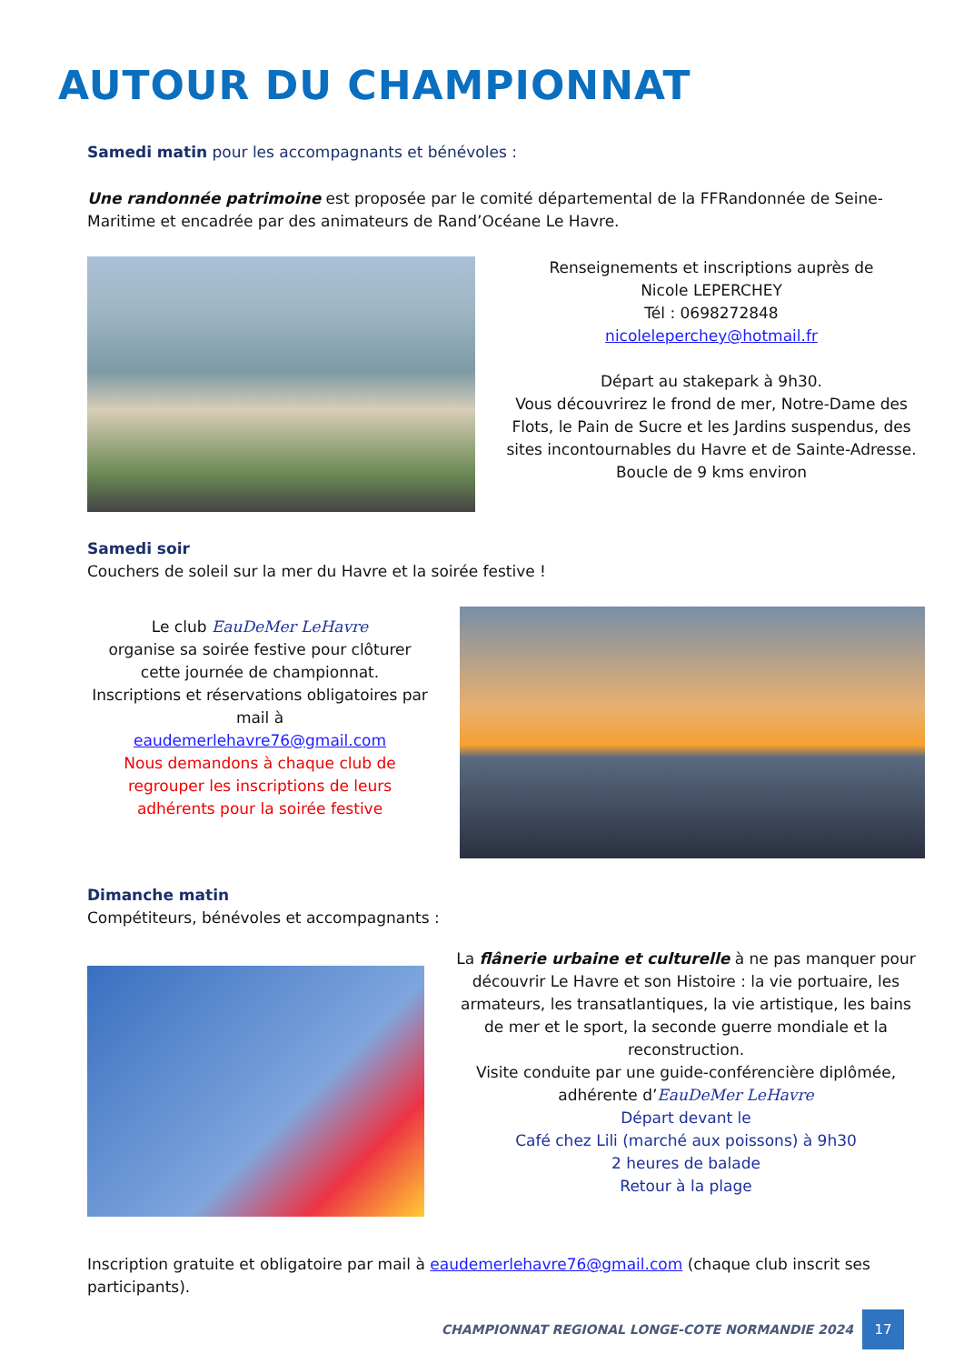AUTOUR DU CHAMPIONNAT
Samedi matin pour les accompagnants et bénévoles :
Une randonnée patrimoine est proposée par le comité départemental de la FFRandonnée de Seine-Maritime et encadrée par des animateurs de Rand’Océane Le Havre.
Renseignements et inscriptions auprès de
Nicole LEPERCHEY
Tél : 0698272848
nicoleleperchey@hotmail.fr
Départ au stakepark à 9h30.
Vous découvrirez le frond de mer, Notre-Dame des Flots, le Pain de Sucre et les Jardins suspendus, des sites incontournables du Havre et de Sainte-Adresse.
Boucle de 9 kms environ
Samedi soir
Couchers de soleil sur la mer du Havre et la soirée festive !
Le club EauDeMer LeHavre
organise sa soirée festive pour clôturer cette journée de championnat.
Inscriptions et réservations obligatoires par mail à
eaudemerlehavre76@gmail.com
Nous demandons à chaque club de regrouper les inscriptions de leurs adhérents pour la soirée festive
Dimanche matin
Compétiteurs, bénévoles et accompagnants :
La flânerie urbaine et culturelle à ne pas manquer pour découvrir Le Havre et son Histoire : la vie portuaire, les armateurs, les transatlantiques, la vie artistique, les bains de mer et le sport, la seconde guerre mondiale et la reconstruction.
Visite conduite par une guide-conférencière diplômée, adhérente d’EauDeMer LeHavre
Départ devant le
Café chez Lili (marché aux poissons) à 9h30
2 heures de balade
Retour à la plage
Inscription gratuite et obligatoire par mail à eaudemerlehavre76@gmail.com (chaque club inscrit ses participants).
CHAMPIONNAT REGIONAL LONGE-COTE NORMANDIE 2024
17